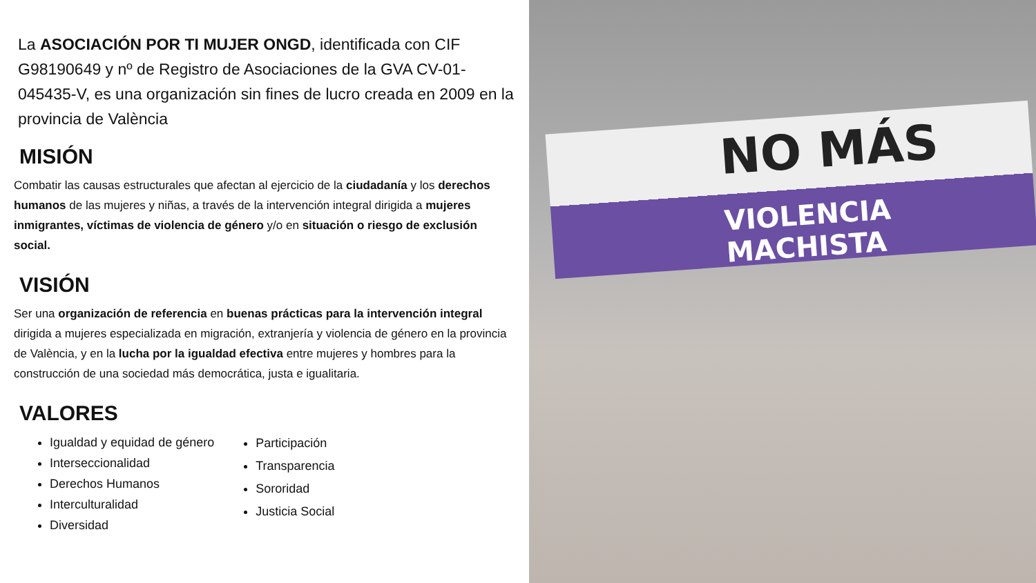La ASOCIACIÓN POR TI MUJER ONGD, identificada con CIF G98190649 y nº de Registro de Asociaciones de la GVA CV-01-045435-V, es una organización sin fines de lucro creada en 2009 en la provincia de València
MISIÓN
Combatir las causas estructurales que afectan al ejercicio de la ciudadanía y los derechos humanos de las mujeres y niñas, a través de la intervención integral dirigida a mujeres inmigrantes, víctimas de violencia de género y/o en situación o riesgo de exclusión social.
VISIÓN
Ser una organización de referencia en buenas prácticas para la intervención integral dirigida a mujeres especializada en migración, extranjería y violencia de género en la provincia de València, y en la lucha por la igualdad efectiva entre mujeres y hombres para la construcción de una sociedad más democrática, justa e igualitaria.
VALORES
Igualdad y equidad de género
Interseccionalidad
Derechos Humanos
Interculturalidad
Diversidad
Participación
Transparencia
Sororidad
Justicia Social
NO MÁS
VIOLENCIA MACHISTA